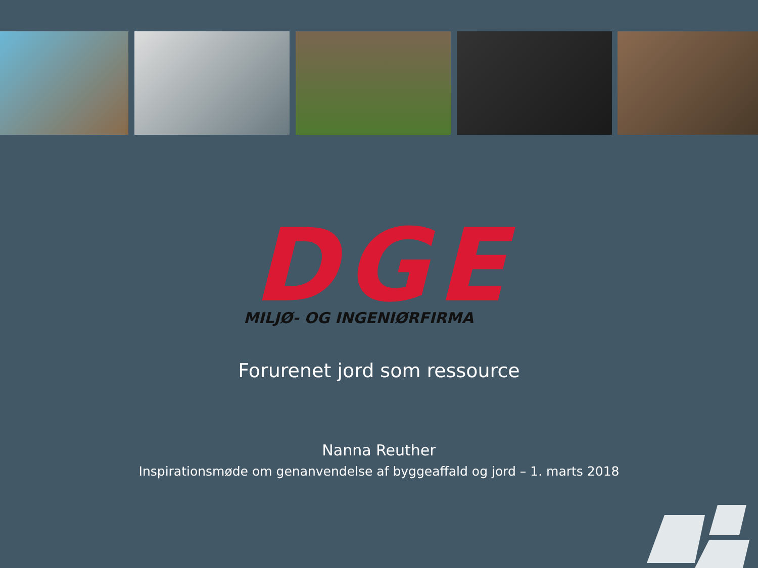DGE
MILJØ- OG INGENIØRFIRMA
Forurenet jord som ressource
Nanna Reuther
Inspirationsmøde om genanvendelse af byggeaffald og jord – 1. marts 2018